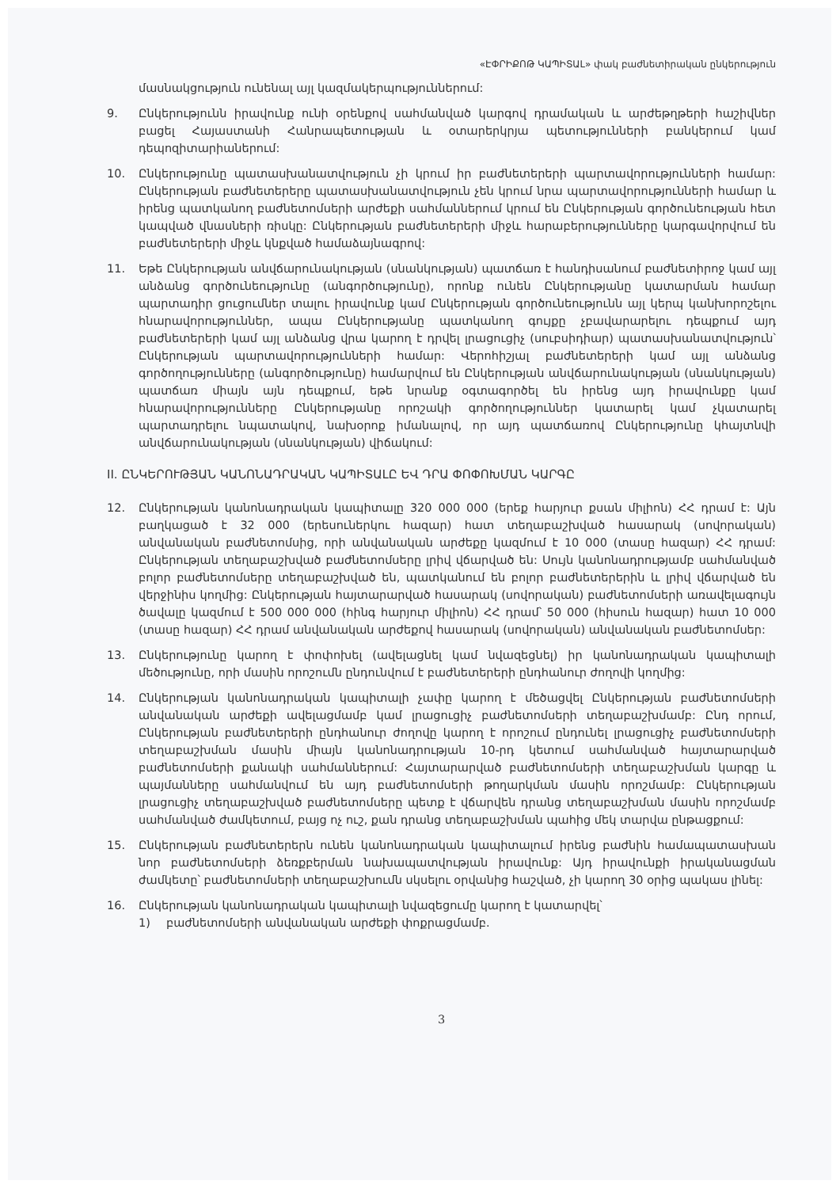«ԷՓՐԻՔՈԹ ԿԱՊԻՏԱԼ» փակ բաժնետիրական ընկերություն
մասնակցություն ունենալ այլ կազմակերպություններում:
9. Ընկերությունն իրավունք ունի օրենքով սահմանված կարգով դրամական և արժեթղթերի հաշիվներ բացել Հայաստանի Հանրապետության և օտարերկրյա պետությունների բանկերում կամ դեպոզիտարիաներում:
10. Ընկերությունը պատասխանատվություն չի կրում իր բաժնետերերի պարտավորությունների համար: Ընկերության բաժնետերերը պատասխանատվություն չեն կրում նրա պարտավորությունների համար և իրենց պատկանող բաժնետոմսերի արժեքի սահմաններում կրում են Ընկերության գործունեության հետ կապված վնասների ռիսկը: Ընկերության բաժնետերերի միջև հարաբերությունները կարգավորվում են բաժնետերերի միջև կնքված համաձայնագրով:
11. Եթե Ընկերության անվճարունակության (սնանկության) պատճառ է հանդիսանում բաժնետիրոջ կամ այլ անձանց գործունեությունը (անգործությունը), որոնք ունեն Ընկերությանը կատարման համար պարտադիր ցուցումներ տալու իրավունք կամ Ընկերության գործունեությունն այլ կերպ կանխորոշելու հնարավորություններ, ապա Ընկերությանը պատկանող գույքը չբավարարելու դեպքում այդ բաժնետերերի կամ այլ անձանց վրա կարող է դրվել լրացուցիչ (սուբսիդիար) պատասխանատվություն՝ Ընկերության պարտավորությունների համար: Վերոհիշյալ բաժնետերերի կամ այլ անձանց գործողությունները (անգործությունը) համարվում են Ընկերության անվճարունակության (սնանկության) պատճառ միայն այն դեպքում, եթե նրանք օգտագործել են իրենց այդ իրավունքը կամ հնարավորությունները Ընկերությանը որոշակի գործողություններ կատարել կամ չկատարել պարտադրելու նպատակով, նախօրոք իմանալով, որ այդ պատճառով Ընկերությունը կհայտնվի անվճարունակության (սնանկության) վիճակում:
II. ԸՆԿԵՐՈՒԹՅԱՆ ԿԱՆՈՆԱԴՐԱԿԱՆ ԿԱՊԻՏԱԼԸ ԵՎ ԴՐԱ ՓՈՓՈԽՄԱՆ ԿԱՐԳԸ
12. Ընկերության կանոնադրական կապիտալը 320 000 000 (երեք հարյուր քսան միլիոն) ՀՀ դրամ է: Այն բաղկացած է 32 000 (երեսուներկու հազար) հատ տեղաբաշխված հասարակ (սովորական) անվանական բաժնետոմսից, որի անվանական արժեքը կազմում է 10 000 (տասը հազար) ՀՀ դրամ: Ընկերության տեղաբաշխված բաժնետոմսերը լրիվ վճարված են: Սույն կանոնադրությամբ սահմանված բոլոր բաժնետոմսերը տեղաբաշխված են, պատկանում են բոլոր բաժնետերերին և լրիվ վճարված են վերջինիս կողմից: Ընկերության հայտարարված հասարակ (սովորական) բաժնետոմսերի առավելագույն ծավալը կազմում է 500 000 000 (հինգ հարյուր միլիոն) ՀՀ դրամ՝ 50 000 (հիսուն հազար) հատ 10 000 (տասը հազար) ՀՀ դրամ անվանական արժեքով հասարակ (սովորական) անվանական բաժնետոմսեր:
13. Ընկերությունը կարող է փոփոխել (ավելացնել կամ նվազեցնել) իր կանոնադրական կապիտալի մեծությունը, որի մասին որոշումն ընդունվում է բաժնետերերի ընդհանուր ժողովի կողմից:
14. Ընկերության կանոնադրական կապիտալի չափը կարող է մեծացվել Ընկերության բաժնետոմսերի անվանական արժեքի ավելացմամբ կամ լրացուցիչ բաժնետոմսերի տեղաբաշխմամբ: Ընդ որում, Ընկերության բաժնետերերի ընդհանուր ժողովը կարող է որոշում ընդունել լրացուցիչ բաժնետոմսերի տեղաբաշխման մասին միայն կանոնադրության 10-րդ կետում սահմանված հայտարարված բաժնետոմսերի քանակի սահմաններում: Հայտարարված բաժնետոմսերի տեղաբաշխման կարգը և պայմանները սահմանվում են այդ բաժնետոմսերի թողարկման մասին որոշմամբ: Ընկերության լրացուցիչ տեղաբաշխված բաժնետոմսերը պետք է վճարվեն դրանց տեղաբաշխման մասին որոշմամբ սահմանված ժամկետում, բայց ոչ ուշ, քան դրանց տեղաբաշխման պահից մեկ տարվա ընթացքում:
15. Ընկերության բաժնետերերն ունեն կանոնադրական կապիտալում իրենց բաժնին համապատասխան նոր բաժնետոմսերի ձեռքբերման նախապատվության իրավունք: Այդ իրավունքի իրականացման ժամկետը՝ բաժնետոմսերի տեղաբաշխումն սկսելու օրվանից հաշված, չի կարող 30 օրից պակաս լինել:
16. Ընկերության կանոնադրական կապիտալի նվազեցումը կարող է կատարվել՝
1) բաժնետոմսերի անվանական արժեքի փոքրացմամբ.
3